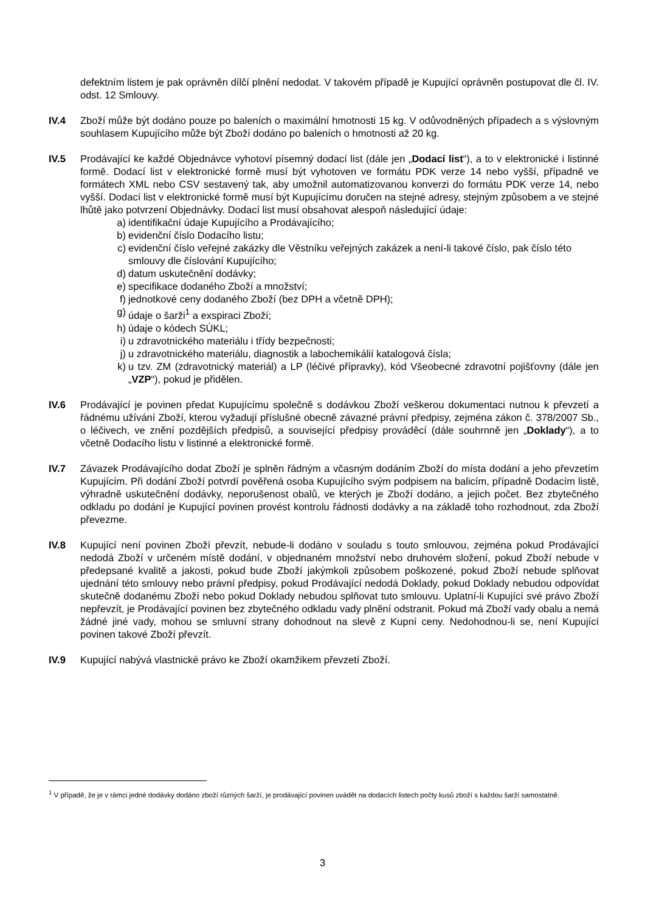defektním listem je pak oprávněn dílčí plnění nedodat. V takovém případě je Kupující oprávněn postupovat dle čl. IV. odst. 12 Smlouvy.
IV.4 Zboží může být dodáno pouze po baleních o maximální hmotnosti 15 kg. V odůvodněných případech a s výslovným souhlasem Kupujícího může být Zboží dodáno po baleních o hmotnosti až 20 kg.
IV.5 Prodávající ke každé Objednávce vyhotoví písemný dodací list (dále jen „Dodací list“), a to v elektronické i listinné formě. Dodací list v elektronické formě musí být vyhotoven ve formátu PDK verze 14 nebo vyšší, případně ve formátech XML nebo CSV sestavený tak, aby umožnil automatizovanou konverzi do formátu PDK verze 14, nebo vyšší. Dodací list v elektronické formě musí být Kupujícímu doručen na stejné adresy, stejným způsobem a ve stejné lhůtě jako potvrzení Objednávky. Dodací list musí obsahovat alespoň následující údaje:
a) identifikační údaje Kupujícího a Prodávajícího;
b) evidenční číslo Dodacího listu;
c) evidenční číslo veřejné zakázky dle Věstníku veřejných zakázek a není-li takové číslo, pak číslo této smlouvy dle číslování Kupujícího;
d) datum uskutečnění dodávky;
e) specifikace dodaného Zboží a množství;
f) jednotkové ceny dodaného Zboží (bez DPH a včetně DPH);
g) údaje o šarži<sup>1</sup> a exspiraci Zboží;
h) údaje o kódech SÚKL;
i) u zdravotnického materiálu i třídy bezpečnosti;
j) u zdravotnického materiálu, diagnostik a labochemikálií katalogová čísla;
k) u tzv. ZM (zdravotnický materiál) a LP (léčivé přípravky), kód Všeobecné zdravotní pojišťovny (dále jen „VZP“), pokud je přidělen.
IV.6 Prodávající je povinen předat Kupujícímu společně s dodávkou Zboží veškerou dokumentaci nutnou k převzetí a řádnému užívání Zboží, kterou vyžadují příslušné obecně závazné právní předpisy, zejména zákon č. 378/2007 Sb., o léčivech, ve znění pozdějších předpisů, a související předpisy prováděcí (dále souhrnně jen „Doklady“), a to včetně Dodacího listu v listinné a elektronické formě.
IV.7 Závazek Prodávajícího dodat Zboží je splněn řádným a včasným dodáním Zboží do místa dodání a jeho převzetím Kupujícím. Při dodání Zboží potvrdí pověřená osoba Kupujícího svým podpisem na balicím, případně Dodacím listě, výhradně uskutečnění dodávky, neporušenost obalů, ve kterých je Zboží dodáno, a jejich počet. Bez zbytečného odkladu po dodání je Kupující povinen provést kontrolu řádnosti dodávky a na základě toho rozhodnout, zda Zboží převezme.
IV.8 Kupující není povinen Zboží převzít, nebude-li dodáno v souladu s touto smlouvou, zejména pokud Prodávající nedodá Zboží v určeném místě dodání, v objednaném množství nebo druhovém složení, pokud Zboží nebude v předepsané kvalitě a jakosti, pokud bude Zboží jakýmkoli způsobem poškozené, pokud Zboží nebude splňovat ujednání této smlouvy nebo právní předpisy, pokud Prodávající nedodá Doklady, pokud Doklady nebudou odpovídat skutečně dodanému Zboží nebo pokud Doklady nebudou splňovat tuto smlouvu. Uplatní-li Kupující své právo Zboží nepřevzít, je Prodávající povinen bez zbytečného odkladu vady plnění odstranit. Pokud má Zboží vady obalu a nemá žádné jiné vady, mohou se smluvní strany dohodnout na slevě z Kupní ceny. Nedohodnou-li se, není Kupující povinen takové Zboží převzít.
IV.9 Kupující nabývá vlastnické právo ke Zboží okamžikem převzetí Zboží.
<sup>1</sup> V případě, že je v rámci jedné dodávky dodáno zboží různých šarží, je prodávající povinen uvádět na dodacích listech počty kusů zboží s každou šarží samostatně.
3